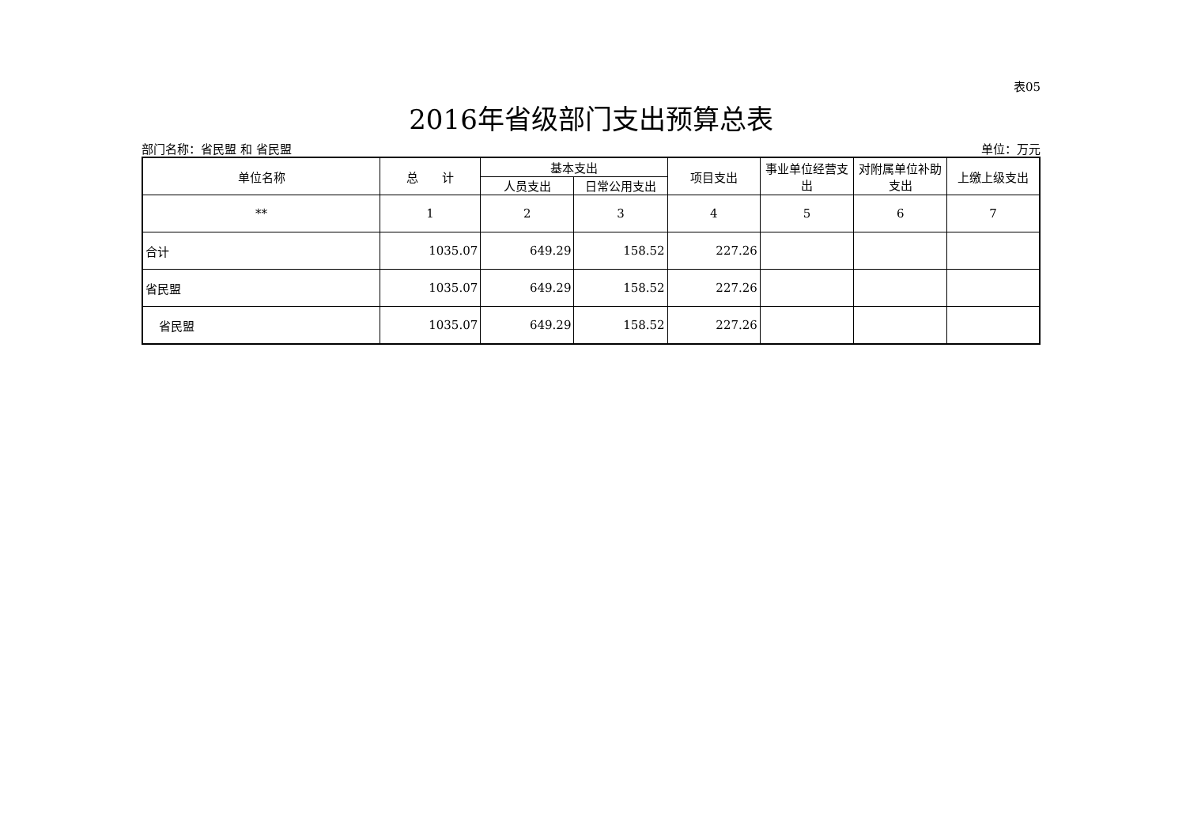表05
2016年省级部门支出预算总表
部门名称：省民盟 和 省民盟 单位：万元
| 单位名称 | 总 计 | 基本支出 | | 项目支出 | 事业单位经营支出 | 对附属单位补助支出 | 上缴上级支出 |
| --- | --- | --- | --- | --- | --- | --- | --- |
| | | 人员支出 | 日常公用支出 | | | | |
| ** | 1 | 2 | 3 | 4 | 5 | 6 | 7 |
| 合计 | 1035.07 | 649.29 | 158.52 | 227.26 | | | |
| 省民盟 | 1035.07 | 649.29 | 158.52 | 227.26 | | | |
| 省民盟 | 1035.07 | 649.29 | 158.52 | 227.26 | | | |